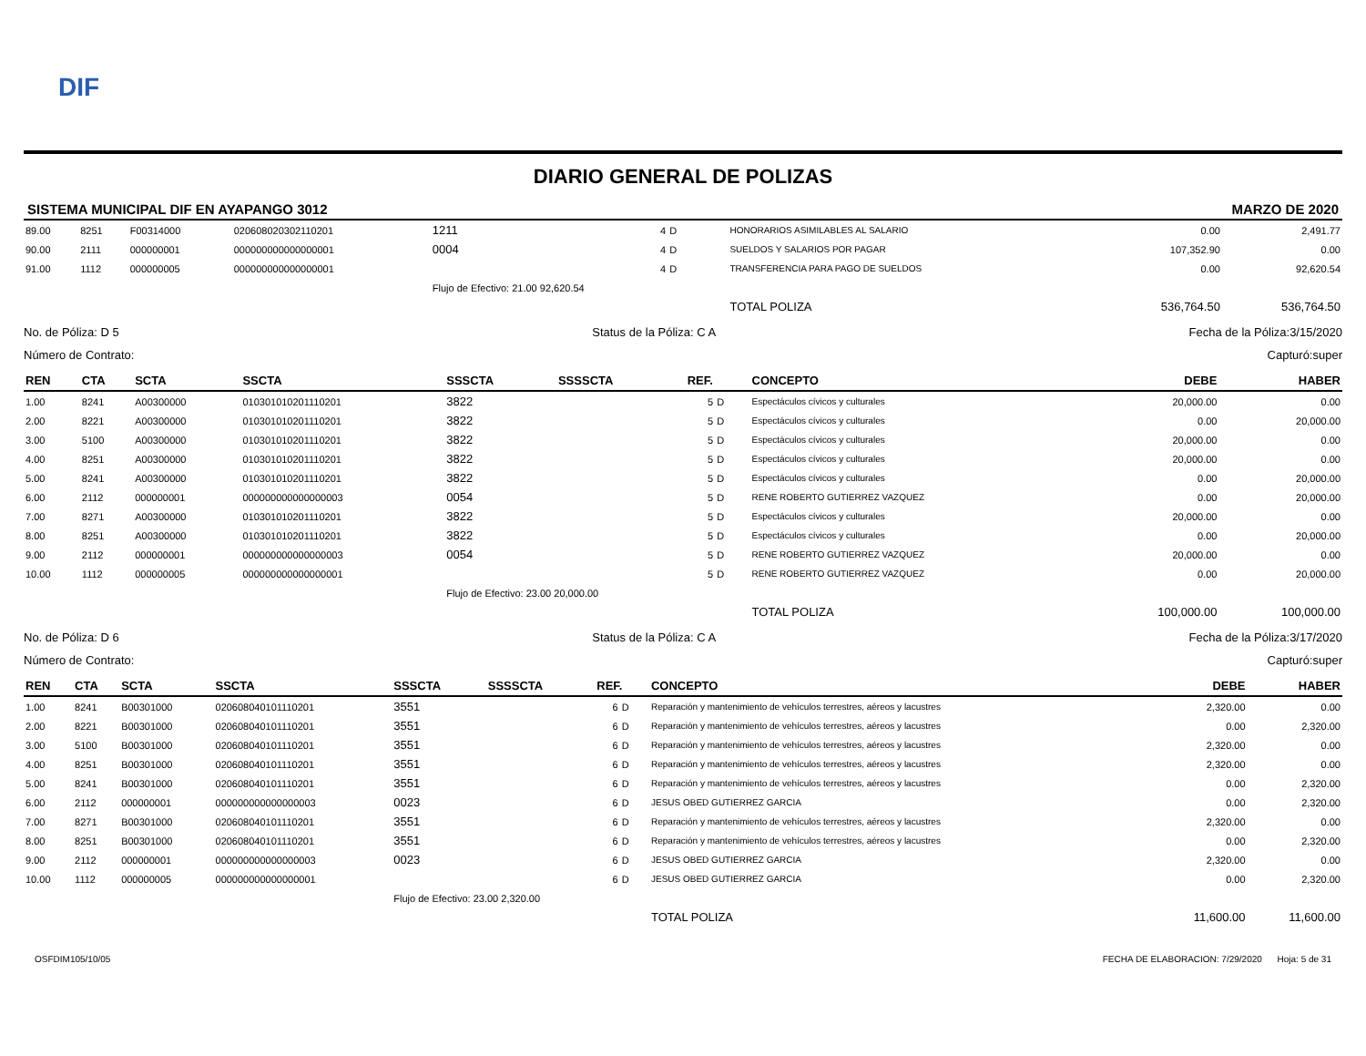DIF
DIARIO GENERAL DE POLIZAS
SISTEMA MUNICIPAL DIF EN AYAPANGO 3012 MARZO DE 2020
| 89.00 | 8251 | F00314000 | 020608020302110201 | 1211 | | 4 | D | HONORARIOS ASIMILABLES AL SALARIO | 0.00 | 2,491.77 |
| 90.00 | 2111 | 000000001 | 000000000000000001 | 0004 | | 4 | D | SUELDOS Y SALARIOS POR PAGAR | 107,352.90 | 0.00 |
| 91.00 | 1112 | 000000005 | 000000000000000001 | | | 4 | D | TRANSFERENCIA PARA PAGO DE SUELDOS | 0.00 | 92,620.54 |
| | | | | Flujo de Efectivo: 21.00 92,620.54 | | | | | | |
| | | | | | | | | TOTAL POLIZA | 536,764.50 | 536,764.50 |
No. de Póliza: D 5 Status de la Póliza: C A Fecha de la Póliza:3/15/2020
Número de Contrato: Capturó:super
| REN | CTA | SCTA | SSCTA | SSSCTA | SSSSCTA | REF. | | CONCEPTO | DEBE | HABER |
| --- | --- | --- | --- | --- | --- | --- | --- | --- | --- | --- |
| 1.00 | 8241 | A00300000 | 010301010201110201 | 3822 | | 5 | D | Espectáculos cívicos y culturales | 20,000.00 | 0.00 |
| 2.00 | 8221 | A00300000 | 010301010201110201 | 3822 | | 5 | D | Espectáculos cívicos y culturales | 0.00 | 20,000.00 |
| 3.00 | 5100 | A00300000 | 010301010201110201 | 3822 | | 5 | D | Espectáculos cívicos y culturales | 20,000.00 | 0.00 |
| 4.00 | 8251 | A00300000 | 010301010201110201 | 3822 | | 5 | D | Espectáculos cívicos y culturales | 20,000.00 | 0.00 |
| 5.00 | 8241 | A00300000 | 010301010201110201 | 3822 | | 5 | D | Espectáculos cívicos y culturales | 0.00 | 20,000.00 |
| 6.00 | 2112 | 000000001 | 000000000000000003 | 0054 | | 5 | D | RENE ROBERTO GUTIERREZ VAZQUEZ | 0.00 | 20,000.00 |
| 7.00 | 8271 | A00300000 | 010301010201110201 | 3822 | | 5 | D | Espectáculos cívicos y culturales | 20,000.00 | 0.00 |
| 8.00 | 8251 | A00300000 | 010301010201110201 | 3822 | | 5 | D | Espectáculos cívicos y culturales | 0.00 | 20,000.00 |
| 9.00 | 2112 | 000000001 | 000000000000000003 | 0054 | | 5 | D | RENE ROBERTO GUTIERREZ VAZQUEZ | 20,000.00 | 0.00 |
| 10.00 | 1112 | 000000005 | 000000000000000001 | | | 5 | D | RENE ROBERTO GUTIERREZ VAZQUEZ | 0.00 | 20,000.00 |
| | | | | Flujo de Efectivo: 23.00 20,000.00 | | | | | | |
| | | | | | | | | TOTAL POLIZA | 100,000.00 | 100,000.00 |
No. de Póliza: D 6 Status de la Póliza: C A Fecha de la Póliza:3/17/2020
Número de Contrato: Capturó:super
| REN | CTA | SCTA | SSCTA | SSSCTA | SSSSCTA | REF. | | CONCEPTO | DEBE | HABER |
| --- | --- | --- | --- | --- | --- | --- | --- | --- | --- | --- |
| 1.00 | 8241 | B00301000 | 020608040101110201 | 3551 | | 6 | D | Reparación y mantenimiento de vehículos terrestres, aéreos y lacustres | 2,320.00 | 0.00 |
| 2.00 | 8221 | B00301000 | 020608040101110201 | 3551 | | 6 | D | Reparación y mantenimiento de vehículos terrestres, aéreos y lacustres | 0.00 | 2,320.00 |
| 3.00 | 5100 | B00301000 | 020608040101110201 | 3551 | | 6 | D | Reparación y mantenimiento de vehículos terrestres, aéreos y lacustres | 2,320.00 | 0.00 |
| 4.00 | 8251 | B00301000 | 020608040101110201 | 3551 | | 6 | D | Reparación y mantenimiento de vehículos terrestres, aéreos y lacustres | 2,320.00 | 0.00 |
| 5.00 | 8241 | B00301000 | 020608040101110201 | 3551 | | 6 | D | Reparación y mantenimiento de vehículos terrestres, aéreos y lacustres | 0.00 | 2,320.00 |
| 6.00 | 2112 | 000000001 | 000000000000000003 | 0023 | | 6 | D | JESUS OBED GUTIERREZ GARCIA | 0.00 | 2,320.00 |
| 7.00 | 8271 | B00301000 | 020608040101110201 | 3551 | | 6 | D | Reparación y mantenimiento de vehículos terrestres, aéreos y lacustres | 2,320.00 | 0.00 |
| 8.00 | 8251 | B00301000 | 020608040101110201 | 3551 | | 6 | D | Reparación y mantenimiento de vehículos terrestres, aéreos y lacustres | 0.00 | 2,320.00 |
| 9.00 | 2112 | 000000001 | 000000000000000003 | 0023 | | 6 | D | JESUS OBED GUTIERREZ GARCIA | 2,320.00 | 0.00 |
| 10.00 | 1112 | 000000005 | 000000000000000001 | | | 6 | D | JESUS OBED GUTIERREZ GARCIA | 0.00 | 2,320.00 |
| | | | | Flujo de Efectivo: 23.00 2,320.00 | | | | | | |
| | | | | | | | | TOTAL POLIZA | 11,600.00 | 11,600.00 |
OSFDIM105/10/05 FECHA DE ELABORACION: 7/29/2020 Hoja: 5 de 31